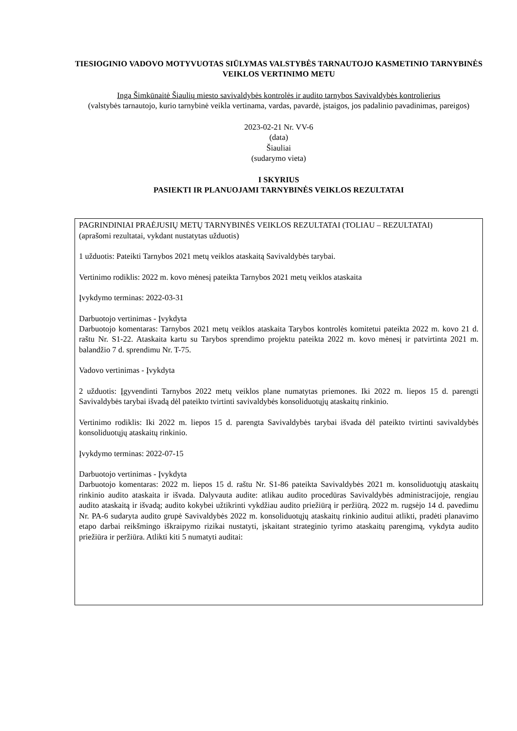TIESIOGINIO VADOVO MOTYVUOTAS SIŪLYMAS VALSTYBĖS TARNAUTOJO KASMETINIO TARNYBINĖS VEIKLOS VERTINIMO METU
Inga Šimkūnaitė Šiaulių miesto savivaldybės kontrolės ir audito tarnybos Savivaldybės kontrolierius
(valstybės tarnautojo, kurio tarnybinė veikla vertinama, vardas, pavardė, įstaigos, jos padalinio pavadinimas, pareigos)
2023-02-21 Nr. VV-6
(data)
Šiauliai
(sudarymo vieta)
I SKYRIUS
PASIEKTI IR PLANUOJAMI TARNYBINĖS VEIKLOS REZULTATAI
| PAGRINDINIAI PRAĖJUSIŲ METŲ TARNYBINĖS VEIKLOS REZULTATAI (TOLIAU – REZULTATAI) (aprašomi rezultatai, vykdant nustatytas užduotis) 1 užduotis: Pateikti Tarnybos 2021 metų veiklos ataskaitą Savivaldybės tarybai. Vertinimo rodiklis: 2022 m. kovo mėnesį pateikta Tarnybos 2021 metų veiklos ataskaita Įvykdymo terminas: 2022-03-31 Darbuotojo vertinimas - Įvykdyta Darbuotojo komentaras: Tarnybos 2021 metų veiklos ataskaita Tarybos kontrolės komitetui pateikta 2022 m. kovo 21 d. raštu Nr. S1-22. Ataskaita kartu su Tarybos sprendimo projektu pateikta 2022 m. kovo mėnesį ir patvirtinta 2021 m. balandžio 7 d. sprendimu Nr. T-75. Vadovo vertinimas - Įvykdyta 2 užduotis: Įgyvendinti Tarnybos 2022 metų veiklos plane numatytas priemones. Iki 2022 m. liepos 15 d. parengti Savivaldybės tarybai išvadą dėl pateikto tvirtinti savivaldybės konsoliduotųjų ataskaitų rinkinio. Vertinimo rodiklis: Iki 2022 m. liepos 15 d. parengta Savivaldybės tarybai išvada dėl pateikto tvirtinti savivaldybės konsoliduotųjų ataskaitų rinkinio. Įvykdymo terminas: 2022-07-15 Darbuotojo vertinimas - Įvykdyta Darbuotojo komentaras: 2022 m. liepos 15 d. raštu Nr. S1-86 pateikta Savivaldybės 2021 m. konsoliduotųjų ataskaitų rinkinio audito ataskaita ir išvada. Dalyvauta audite: atlikau audito procedūras Savivaldybės administracijoje, rengiau audito ataskaitą ir išvadą; audito kokybei užtikrinti vykdžiau audito priežiūrą ir peržiūrą. 2022 m. rugsėjo 14 d. pavedimu Nr. PA-6 sudaryta audito grupė Savivaldybės 2022 m. konsoliduotųjų ataskaitų rinkinio auditui atlikti, pradėti planavimo etapo darbai reikšmingo iškraipymo rizikai nustatyti, įskaitant strateginio tyrimo ataskaitų parengimą, vykdyta audito priežiūra ir peržiūra. Atlikti kiti 5 numatyti auditai: |